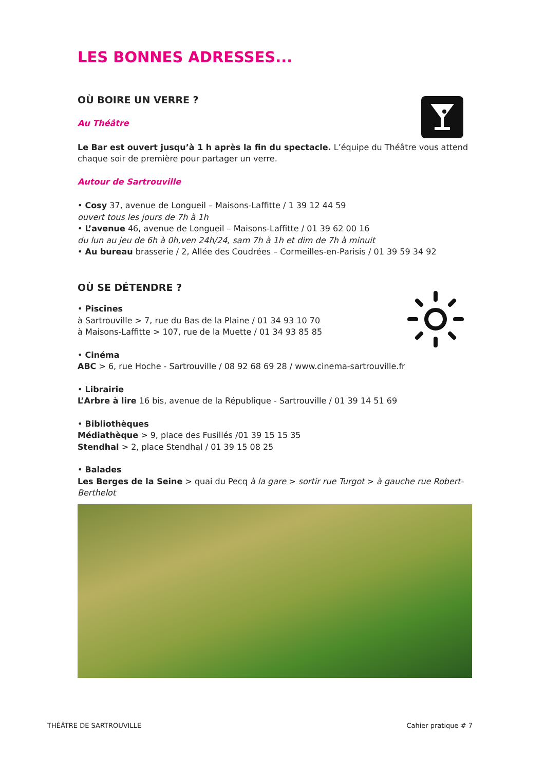LES BONNES ADRESSES...
OÙ BOIRE UN VERRE ?
Au Théâtre
Le Bar est ouvert jusqu’à 1 h après la fin du spectacle. L’équipe du Théâtre vous attend chaque soir de première pour partager un verre.
Autour de Sartrouville
• Cosy 37, avenue de Longueil – Maisons-Laffitte / 1 39 12 44 59
ouvert tous les jours de 7h à 1h
• L’avenue 46, avenue de Longueil – Maisons-Laffitte / 01 39 62 00 16
du lun au jeu de 6h à 0h,ven 24h/24, sam 7h à 1h et dim de 7h à minuit
• Au bureau brasserie / 2, Allée des Coudrées – Cormeilles-en-Parisis / 01 39 59 34 92
OÙ SE DÉTENDRE ?
• Piscines
à Sartrouville > 7, rue du Bas de la Plaine / 01 34 93 10 70
à Maisons-Laffitte > 107, rue de la Muette / 01 34 93 85 85
• Cinéma
ABC > 6, rue Hoche - Sartrouville / 08 92 68 69 28 / www.cinema-sartrouville.fr
• Librairie
L’Arbre à lire 16 bis, avenue de la République - Sartrouville / 01 39 14 51 69
• Bibliothèques
Médiathèque > 9, place des Fusillés /01 39 15 15 35
Stendhal > 2, place Stendhal / 01 39 15 08 25
• Balades
Les Berges de la Seine > quai du Pecq à la gare > sortir rue Turgot > à gauche rue Robert-Berthelot
THÉÂTRE DE SARTROUVILLE Cahier pratique # 7